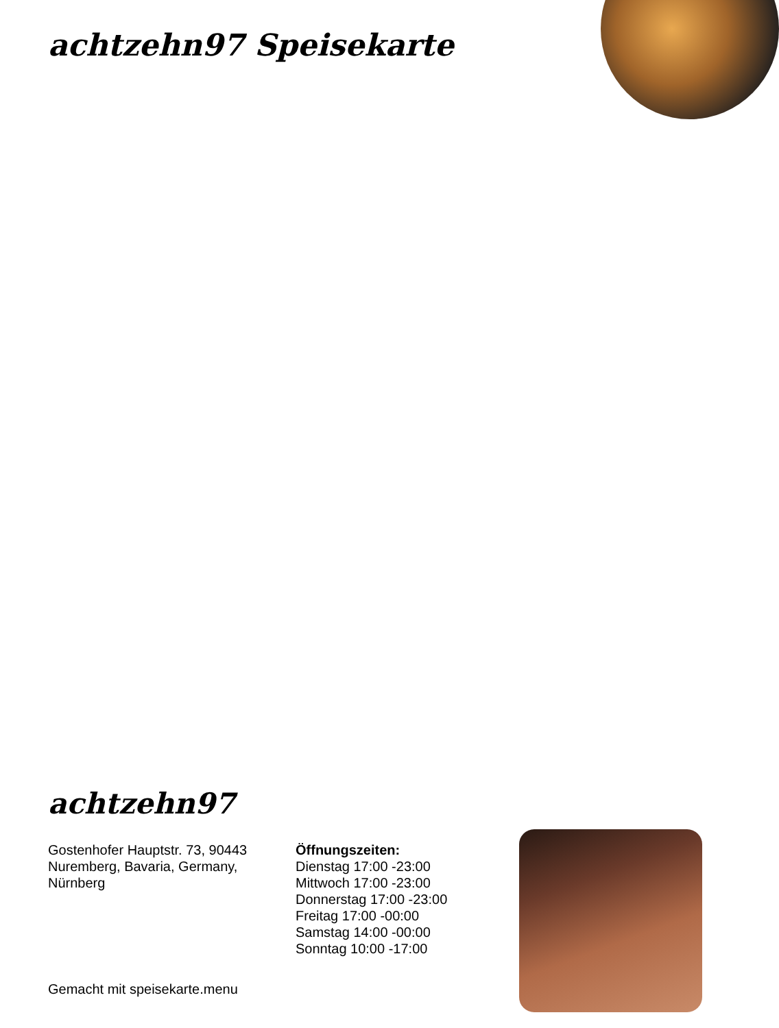achtzehn97 Speisekarte
achtzehn97
Gostenhofer Hauptstr. 73, 90443 Nuremberg, Bavaria, Germany, Nürnberg
Öffnungszeiten:
Dienstag 17:00 -23:00
Mittwoch 17:00 -23:00
Donnerstag 17:00 -23:00
Freitag 17:00 -00:00
Samstag 14:00 -00:00
Sonntag 10:00 -17:00
Gemacht mit speisekarte.menu